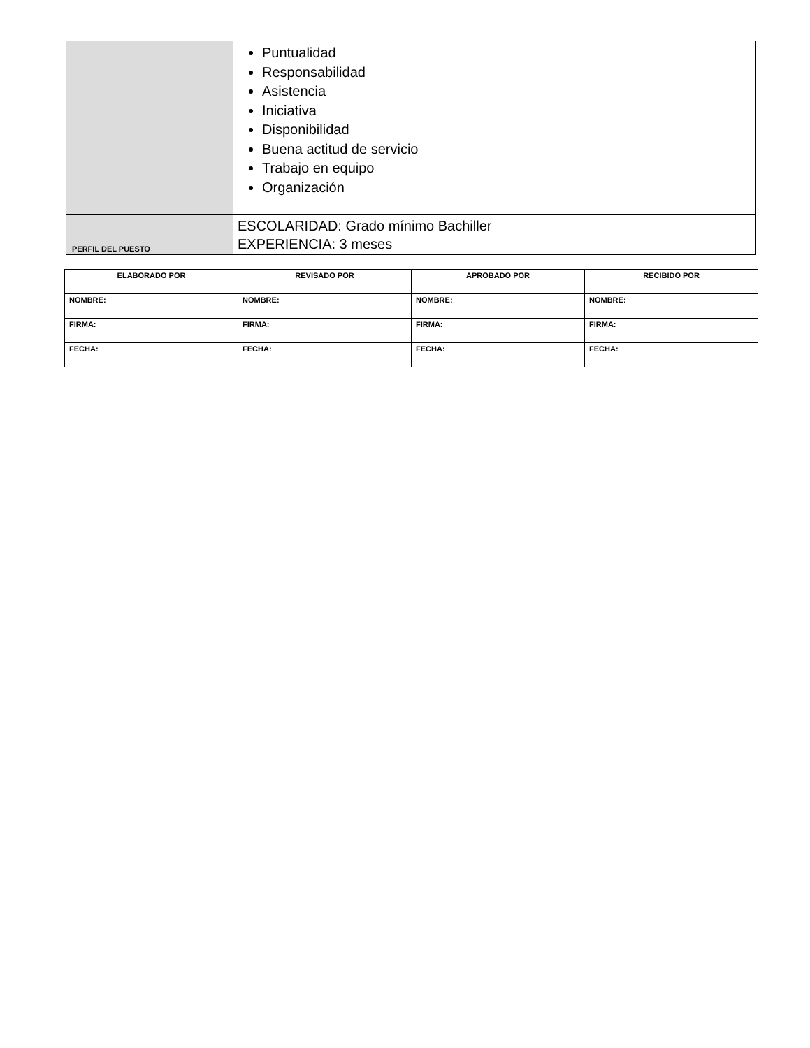| | Puntualidad Responsabilidad Asistencia Iniciativa Disponibilidad Buena actitud de servicio Trabajo en equipo Organización |
| PERFIL DEL PUESTO | ESCOLARIDAD: Grado mínimo Bachiller EXPERIENCIA: 3 meses |
| ELABORADO POR | REVISADO POR | APROBADO POR | RECIBIDO POR |
| --- | --- | --- | --- |
| NOMBRE: | NOMBRE: | NOMBRE: | NOMBRE: |
| FIRMA: | FIRMA: | FIRMA: | FIRMA: |
| FECHA: | FECHA: | FECHA: | FECHA: |